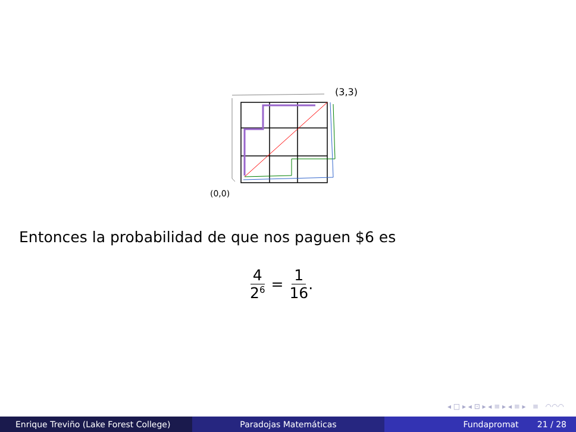(3,3)
(0,0)
Entonces la probabilidad de que nos paguen $6 es
4 2<sup>6</sup>
= 1 16 .
◂ □ ▸ ◂ ⊡ ▸ ◂ ≡ ▸ ◂ ≡ ▸ ≡ ◠◠◠
Enrique Treviño (Lake Forest College) Paradojas Matemáticas Fundapromat 21 / 28